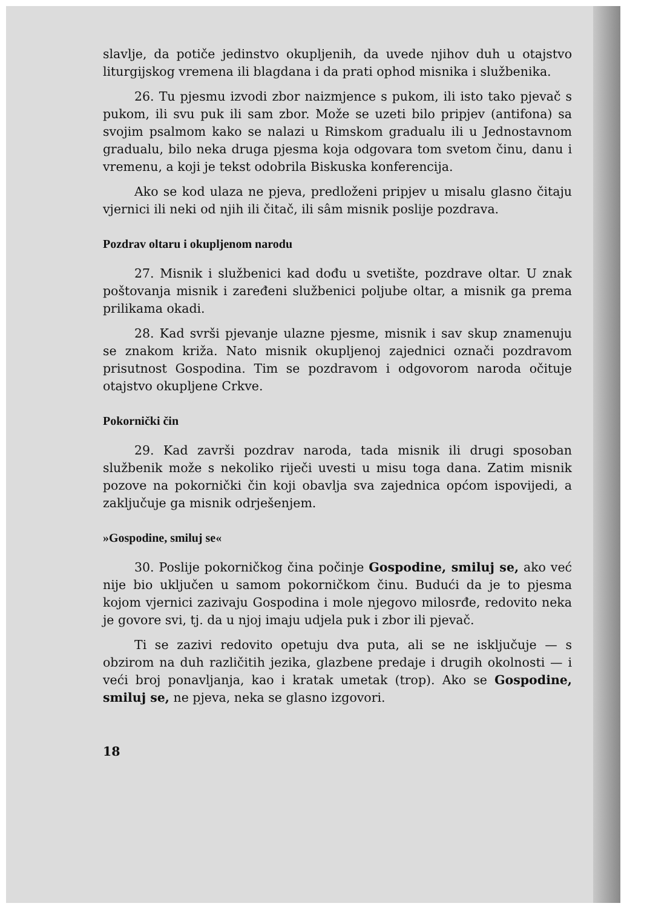slavlje, da potiče jedinstvo okupljenih, da uvede njihov duh u otajstvo liturgijskog vremena ili blagdana i da prati ophod misnika i službenika.
26. Tu pjesmu izvodi zbor naizmjence s pukom, ili isto tako pjevač s pukom, ili svu puk ili sam zbor. Može se uzeti bilo pripjev (antifona) sa svojim psalmom kako se nalazi u Rimskom gradualu ili u Jednostavnom gradualu, bilo neka druga pjesma koja odgovara tom svetom činu, danu i vremenu, a koji je tekst odobrila Biskuska konferencija.
Ako se kod ulaza ne pjeva, predloženi pripjev u misalu glasno čitaju vjernici ili neki od njih ili čitač, ili sâm misnik poslije pozdrava.
Pozdrav oltaru i okupljenom narodu
27. Misnik i službenici kad dođu u svetište, pozdrave oltar. U znak poštovanja misnik i zaređeni službenici poljube oltar, a misnik ga prema prilikama okadi.
28. Kad svrši pjevanje ulazne pjesme, misnik i sav skup znamenuju se znakom križa. Nato misnik okupljenoj zajednici označi pozdravom prisutnost Gospodina. Tim se pozdravom i odgovorom naroda očituje otajstvo okupljene Crkve.
Pokornički čin
29. Kad završi pozdrav naroda, tada misnik ili drugi sposoban službenik može s nekoliko riječi uvesti u misu toga dana. Zatim misnik pozove na pokornički čin koji obavlja sva zajednica općom ispovijedi, a zaključuje ga misnik odrješenjem.
»Gospodine, smiluj se«
30. Poslije pokorničkog čina počinje Gospodine, smiluj se, ako već nije bio uključen u samom pokorničkom činu. Budući da je to pjesma kojom vjernici zazivaju Gospodina i mole njegovo milosrđe, redovito neka je govore svi, tj. da u njoj imaju udjela puk i zbor ili pjevač.
Ti se zazivi redovito opetuju dva puta, ali se ne isključuje — s obzirom na duh različitih jezika, glazbene predaje i drugih okolnosti — i veći broj ponavljanja, kao i kratak umetak (trop). Ako se Gospodine, smiluj se, ne pjeva, neka se glasno izgovori.
18